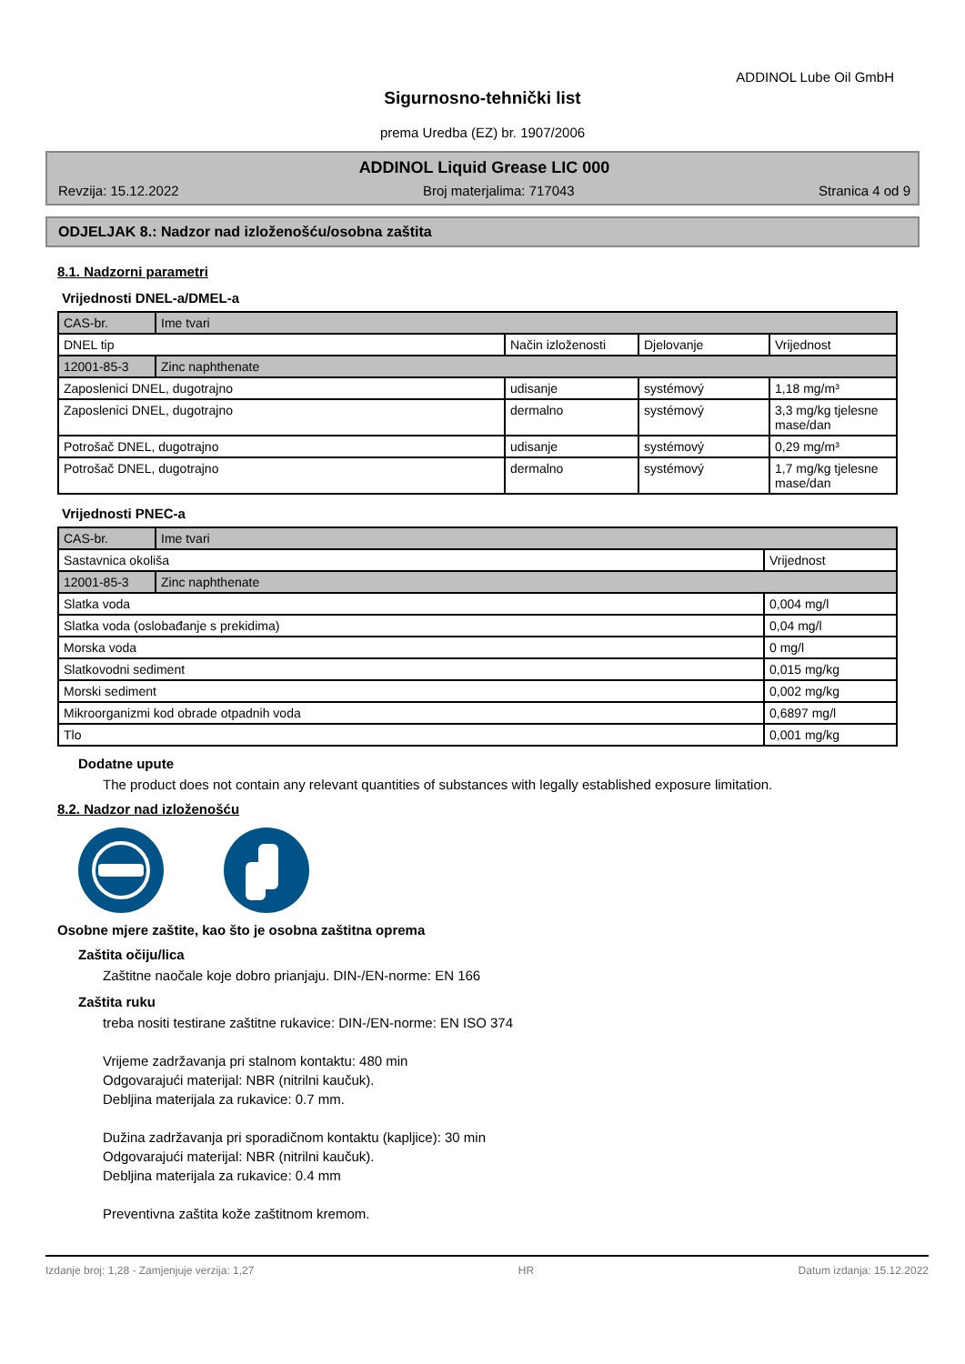ADDINOL Lube Oil GmbH
Sigurnosno-tehnički list
prema Uredba (EZ) br. 1907/2006
ADDINOL Liquid Grease LIC 000
Revzija: 15.12.2022 Broj materjalima: 717043 Stranica 4 od 9
ODJELJAK 8.: Nadzor nad izloženošću/osobna zaštita
8.1. Nadzorni parametri
Vrijednosti DNEL-a/DMEL-a
| CAS-br. | Ime tvari | | | |
| DNEL tip | | Način izloženosti | Djelovanje | Vrijednost |
| 12001-85-3 | Zinc naphthenate | | | |
| Zaposlenici DNEL, dugotrajno | | udisanje | systémový | 1,18 mg/m³ |
| Zaposlenici DNEL, dugotrajno | | dermalno | systémový | 3,3 mg/kg tjelesne mase/dan |
| Potrošač DNEL, dugotrajno | | udisanje | systémový | 0,29 mg/m³ |
| Potrošač DNEL, dugotrajno | | dermalno | systémový | 1,7 mg/kg tjelesne mase/dan |
Vrijednosti PNEC-a
| CAS-br. | Ime tvari | |
| Sastavnica okoliša | | Vrijednost |
| 12001-85-3 | Zinc naphthenate | |
| Slatka voda | | 0,004 mg/l |
| Slatka voda (oslobađanje s prekidima) | | 0,04 mg/l |
| Morska voda | | 0 mg/l |
| Slatkovodni sediment | | 0,015 mg/kg |
| Morski sediment | | 0,002 mg/kg |
| Mikroorganizmi kod obrade otpadnih voda | | 0,6897 mg/l |
| Tlo | | 0,001 mg/kg |
Dodatne upute
The product does not contain any relevant quantities of substances with legally established exposure limitation.
8.2. Nadzor nad izloženošću
Osobne mjere zaštite, kao što je osobna zaštitna oprema
Zaštita očiju/lica
Zaštitne naočale koje dobro prianjaju. DIN-/EN-norme: EN 166
Zaštita ruku
treba nositi testirane zaštitne rukavice: DIN-/EN-norme: EN ISO 374
Vrijeme zadržavanja pri stalnom kontaktu: 480 min
Odgovarajući materijal: NBR (nitrilni kaučuk).
Debljina materijala za rukavice: 0.7 mm.
Dužina zadržavanja pri sporadičnom kontaktu (kapljice): 30 min
Odgovarajući materijal: NBR (nitrilni kaučuk).
Debljina materijala za rukavice: 0.4 mm
Preventivna zaštita kože zaštitnom kremom.
Izdanje broj: 1,28 - Zamjenjuje verzija: 1,27 HR Datum izdanja: 15.12.2022